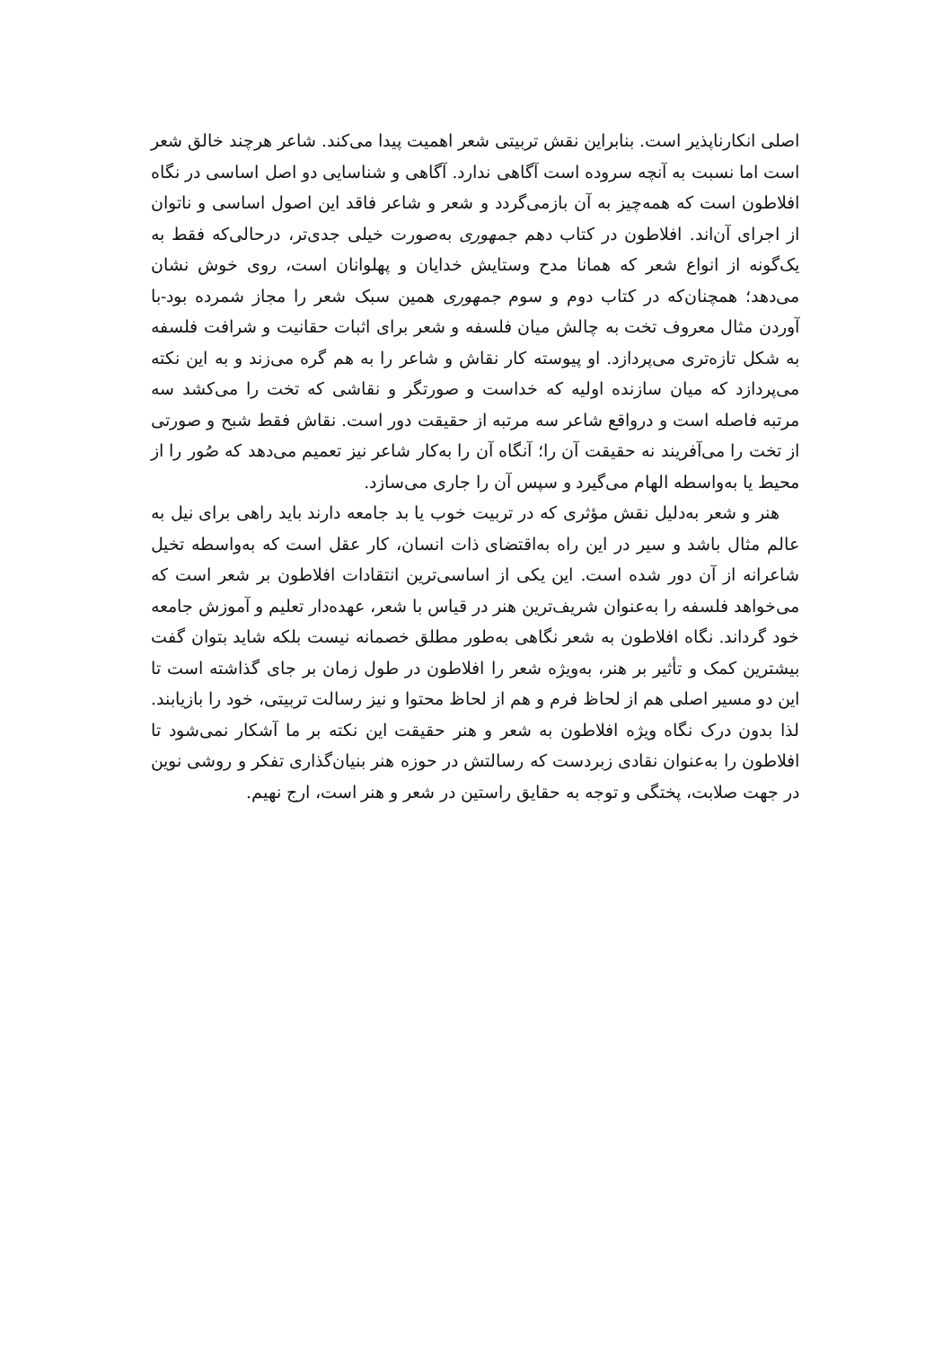اصلی انکارناپذیر است. بنابراین نقش تربیتی شعر اهمیت پیدا می‌کند. شاعر هرچند خالق شعر است اما نسبت به آنچه سروده است آگاهی ندارد. آگاهی و شناسایی دو اصل اساسی در نگاه افلاطون است که همه‌چیز به آن بازمی‌گردد و شعر و شاعر فاقد این اصول اساسی و ناتوان از اجرای آن‌اند. افلاطون در کتاب دهم جمهوری به‌صورت خیلی جدی‌تر، درحالی‌که فقط به یک‌گونه از انواع شعر که همانا مدح وستایش خدایان و پهلوانان است، روی خوش نشان می‌دهد؛ همچنان‌که در کتاب دوم و سوم جمهوری همین سبک شعر را مجاز شمرده بود-با آوردن مثال معروف تخت به چالش میان فلسفه و شعر برای اثبات حقانیت و شرافت فلسفه به شکل تازه‌تری می‌پردازد. او پیوسته کار نقاش و شاعر را به هم گره می‌زند و به این نکته می‌پردازد که میان سازنده اولیه که خداست و صورتگر و نقاشی که تخت را می‌کشد سه مرتبه فاصله است و درواقع شاعر سه مرتبه از حقیقت دور است. نقاش فقط شبح و صورتی از تخت را می‌آفریند نه حقیقت آن را؛ آنگاه آن را به‌کار شاعر نیز تعمیم می‌دهد که صُور را از محیط یا به‌واسطه الهام می‌گیرد و سپس آن را جاری می‌سازد.
هنر و شعر به‌دلیل نقش مؤثری که در تربیت خوب یا بد جامعه دارند باید راهی برای نیل به عالم مثال باشد و سیر در این راه به‌اقتضای ذات انسان، کار عقل است که به‌واسطه تخیل شاعرانه از آن دور شده است. این یکی از اساسی‌ترین انتقادات افلاطون بر شعر است که می‌خواهد فلسفه را به‌عنوان شریف‌ترین هنر در قیاس با شعر، عهده‌دار تعلیم و آموزش جامعه خود گرداند. نگاه افلاطون به شعر نگاهی به‌طور مطلق خصمانه نیست بلکه شاید بتوان گفت بیشترین کمک و تأثیر بر هنر، به‌ویژه شعر را افلاطون در طول زمان بر جای گذاشته است تا این دو مسیر اصلی هم از لحاظ فرم و هم از لحاظ محتوا و نیز رسالت تربیتی، خود را بازیابند. لذا بدون درک نگاه ویژه افلاطون به شعر و هنر حقیقت این نکته بر ما آشکار نمی‌شود تا افلاطون را به‌عنوان نقادی زبردست که رسالتش در حوزه هنر بنیان‌گذاری تفکر و روشی نوین در جهت صلابت، پختگی و توجه به حقایق راستین در شعر و هنر است، ارج نهیم.